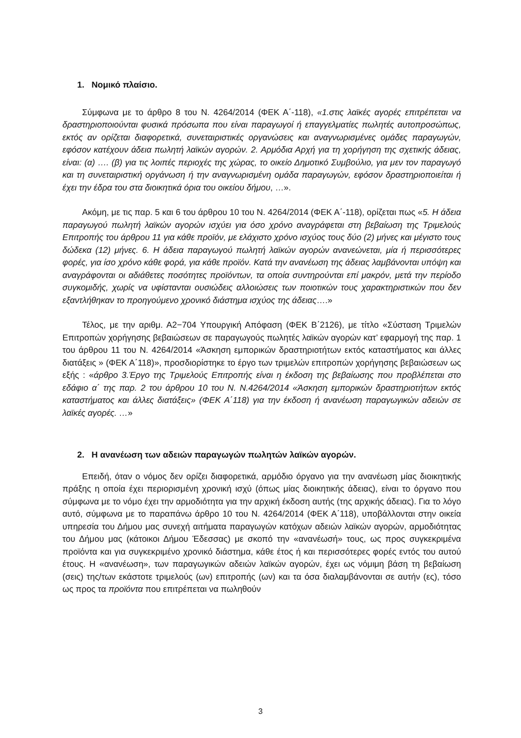1. Νομικό πλαίσιο.
Σύμφωνα με το άρθρο 8 του Ν. 4264/2014 (ΦΕΚ Α΄-118), «1.στις λαϊκές αγορές επιτρέπεται να δραστηριοποιούνται φυσικά πρόσωπα που είναι παραγωγοί ή επαγγελματίες πωλητές αυτοπροσώπως, εκτός αν ορίζεται διαφορετικά, συνεταιριστικές οργανώσεις και αναγνωρισμένες ομάδες παραγωγών, εφόσον κατέχουν άδεια πωλητή λαϊκών αγορών. 2. Αρμόδια Αρχή για τη χορήγηση της σχετικής άδειας, είναι: (α) …. (β) για τις λοιπές περιοχές της χώρας, το οικείο Δημοτικό Συμβούλιο, για μεν τον παραγωγό και τη συνεταιριστική οργάνωση ή την αναγνωρισμένη ομάδα παραγωγών, εφόσον δραστηριοποιείται ή έχει την έδρα του στα διοικητικά όρια του οικείου δήμου, …».
Ακόμη, με τις παρ. 5 και 6 του άρθρου 10 του Ν. 4264/2014 (ΦΕΚ Α΄-118), ορίζεται πως «5. Η άδεια παραγωγού πωλητή λαϊκών αγορών ισχύει για όσο χρόνο αναγράφεται στη βεβαίωση της Τριμελούς Επιτροπής του άρθρου 11 για κάθε προϊόν, με ελάχιστο χρόνο ισχύος τους δύο (2) μήνες και μέγιστο τους δώδεκα (12) μήνες. 6. Η άδεια παραγωγού πωλητή λαϊκών αγορών ανανεώνεται, μία ή περισσότερες φορές, για ίσο χρόνο κάθε φορά, για κάθε προϊόν. Κατά την ανανέωση της άδειας λαμβάνονται υπόψη και αναγράφονται οι αδιάθετες ποσότητες προϊόντων, τα οποία συντηρούνται επί μακρόν, μετά την περίοδο συγκομιδής, χωρίς να υφίστανται ουσιώδεις αλλοιώσεις των ποιοτικών τους χαρακτηριστικών που δεν εξαντλήθηκαν το προηγούμενο χρονικό διάστημα ισχύος της άδειας….»
Τέλος, με την αριθμ. Α2−704 Υπουργική Απόφαση (ΦΕΚ Β΄2126), με τίτλο «Σύσταση Τριμελών Επιτροπών χορήγησης βεβαιώσεων σε παραγωγούς πωλητές λαϊκών αγορών κατ’ εφαρμογή της παρ. 1 του άρθρου 11 του Ν. 4264/2014 «Άσκηση εμπορικών δραστηριοτήτων εκτός καταστήματος και άλλες διατάξεις » (ΦΕΚ Α΄118)», προσδιορίστηκε το έργο των τριμελών επιτροπών χορήγησης βεβαιώσεων ως εξής : «άρθρο 3.Έργο της Τριμελούς Επιτροπής είναι η έκδοση της βεβαίωσης που προβλέπεται στο εδάφιο α΄ της παρ. 2 του άρθρου 10 του Ν. Ν.4264/2014 «Άσκηση εμπορικών δραστηριοτήτων εκτός καταστήματος και άλλες διατάξεις» (ΦΕΚ Α΄118) για την έκδοση ή ανανέωση παραγωγικών αδειών σε λαϊκές αγορές. …»
2. Η ανανέωση των αδειών παραγωγών πωλητών λαϊκών αγορών.
Επειδή, όταν ο νόμος δεν ορίζει διαφορετικά, αρμόδιο όργανο για την ανανέωση μίας διοικητικής πράξης η οποία έχει περιορισμένη χρονική ισχύ (όπως μίας διοικητικής άδειας), είναι το όργανο που σύμφωνα με το νόμο έχει την αρμοδιότητα για την αρχική έκδοση αυτής (της αρχικής άδειας). Για το λόγο αυτό, σύμφωνα με το παραπάνω άρθρο 10 του Ν. 4264/2014 (ΦΕΚ Α΄118), υποβάλλονται στην οικεία υπηρεσία του Δήμου μας συνεχή αιτήματα παραγωγών κατόχων αδειών λαϊκών αγορών, αρμοδιότητας του Δήμου μας (κάτοικοι Δήμου Έδεσσας) με σκοπό την «ανανέωσή» τους, ως προς συγκεκριμένα προϊόντα και για συγκεκριμένο χρονικό διάστημα, κάθε έτος ή και περισσότερες φορές εντός του αυτού έτους. Η «ανανέωση», των παραγωγικών αδειών λαϊκών αγορών, έχει ως νόμιμη βάση τη βεβαίωση (σεις) της/των εκάστοτε τριμελούς (ων) επιτροπής (ων) και τα όσα διαλαμβάνονται σε αυτήν (ες), τόσο ως προς τα προϊόντα που επιτρέπεται να πωληθούν
3